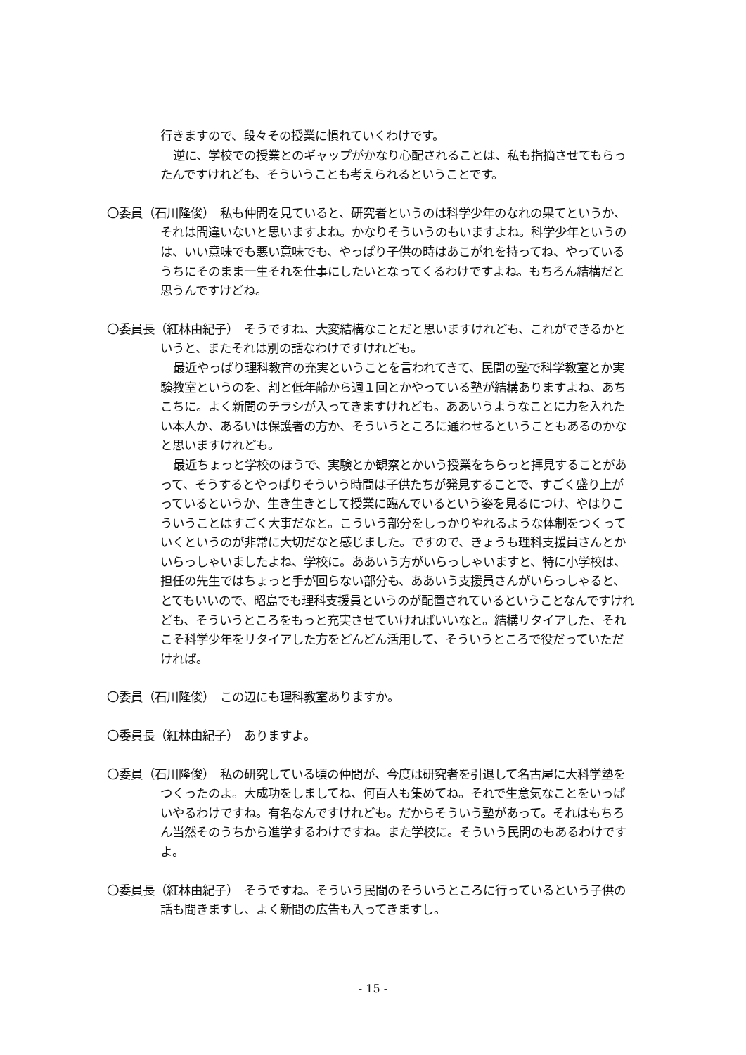行きますので、段々その授業に慣れていくわけです。
逆に、学校での授業とのギャップがかなり心配されることは、私も指摘させてもらったんですけれども、そういうことも考えられるということです。
〇委員（石川隆俊）　私も仲間を見ていると、研究者というのは科学少年のなれの果てというか、それは間違いないと思いますよね。かなりそういうのもいますよね。科学少年というのは、いい意味でも悪い意味でも、やっぱり子供の時はあこがれを持ってね、やっているうちにそのまま一生それを仕事にしたいとなってくるわけですよね。もちろん結構だと思うんですけどね。
〇委員長（紅林由紀子）　そうですね、大変結構なことだと思いますけれども、これができるかというと、またそれは別の話なわけですけれども。
最近やっぱり理科教育の充実ということを言われてきて、民間の塾で科学教室とか実験教室というのを、割と低年齢から週１回とかやっている塾が結構ありますよね、あちこちに。よく新聞のチラシが入ってきますけれども。ああいうようなことに力を入れたい本人か、あるいは保護者の方か、そういうところに通わせるということもあるのかなと思いますけれども。
最近ちょっと学校のほうで、実験とか観察とかいう授業をちらっと拝見することがあって、そうするとやっぱりそういう時間は子供たちが発見することで、すごく盛り上がっているというか、生き生きとして授業に臨んでいるという姿を見るにつけ、やはりこういうことはすごく大事だなと。こういう部分をしっかりやれるような体制をつくっていくというのが非常に大切だなと感じました。ですので、きょうも理科支援員さんとかいらっしゃいましたよね、学校に。ああいう方がいらっしゃいますと、特に小学校は、担任の先生ではちょっと手が回らない部分も、ああいう支援員さんがいらっしゃると、とてもいいので、昭島でも理科支援員というのが配置されているということなんですけれども、そういうところをもっと充実させていければいいなと。結構リタイアした、それこそ科学少年をリタイアした方をどんどん活用して、そういうところで役だっていただければ。
〇委員（石川隆俊）　この辺にも理科教室ありますか。
〇委員長（紅林由紀子）　ありますよ。
〇委員（石川隆俊）　私の研究している頃の仲間が、今度は研究者を引退して名古屋に大科学塾をつくったのよ。大成功をしましてね、何百人も集めてね。それで生意気なことをいっぱいやるわけですね。有名なんですけれども。だからそういう塾があって。それはもちろん当然そのうちから進学するわけですね。また学校に。そういう民間のもあるわけですよ。
〇委員長（紅林由紀子）　そうですね。そういう民間のそういうところに行っているという子供の話も聞きますし、よく新聞の広告も入ってきますし。
- 15 -